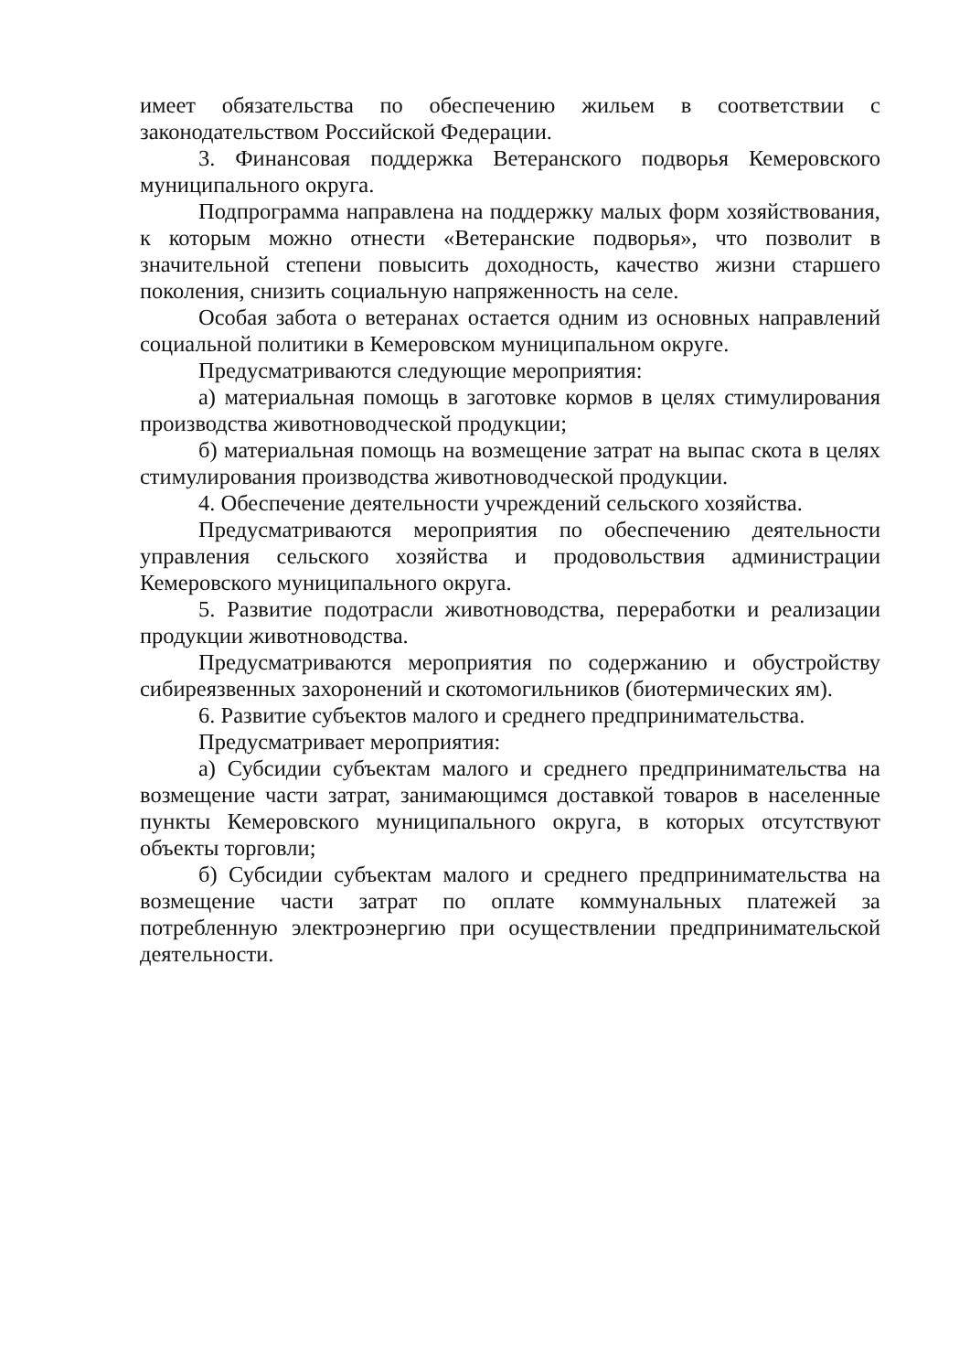имеет обязательства по обеспечению жильем в соответствии с законодательством Российской Федерации.
3. Финансовая поддержка Ветеранского подворья Кемеровского муниципального округа.
Подпрограмма направлена на поддержку малых форм хозяйствования, к которым можно отнести «Ветеранские подворья», что позволит в значительной степени повысить доходность, качество жизни старшего поколения, снизить социальную напряженность на селе.
Особая забота о ветеранах остается одним из основных направлений социальной политики в Кемеровском муниципальном округе.
Предусматриваются следующие мероприятия:
а) материальная помощь в заготовке кормов в целях стимулирования производства животноводческой продукции;
б) материальная помощь на возмещение затрат на выпас скота в целях стимулирования производства животноводческой продукции.
4. Обеспечение деятельности учреждений сельского хозяйства.
Предусматриваются мероприятия по обеспечению деятельности управления сельского хозяйства и продовольствия администрации Кемеровского муниципального округа.
5. Развитие подотрасли животноводства, переработки и реализации продукции животноводства.
Предусматриваются мероприятия по содержанию и обустройству сибиреязвенных захоронений и скотомогильников (биотермических ям).
6. Развитие субъектов малого и среднего предпринимательства.
Предусматривает мероприятия:
а) Субсидии субъектам малого и среднего предпринимательства на возмещение части затрат, занимающимся доставкой товаров в населенные пункты Кемеровского муниципального округа, в которых отсутствуют объекты торговли;
б) Субсидии субъектам малого и среднего предпринимательства на возмещение части затрат по оплате коммунальных платежей за потребленную электроэнергию при осуществлении предпринимательской деятельности.